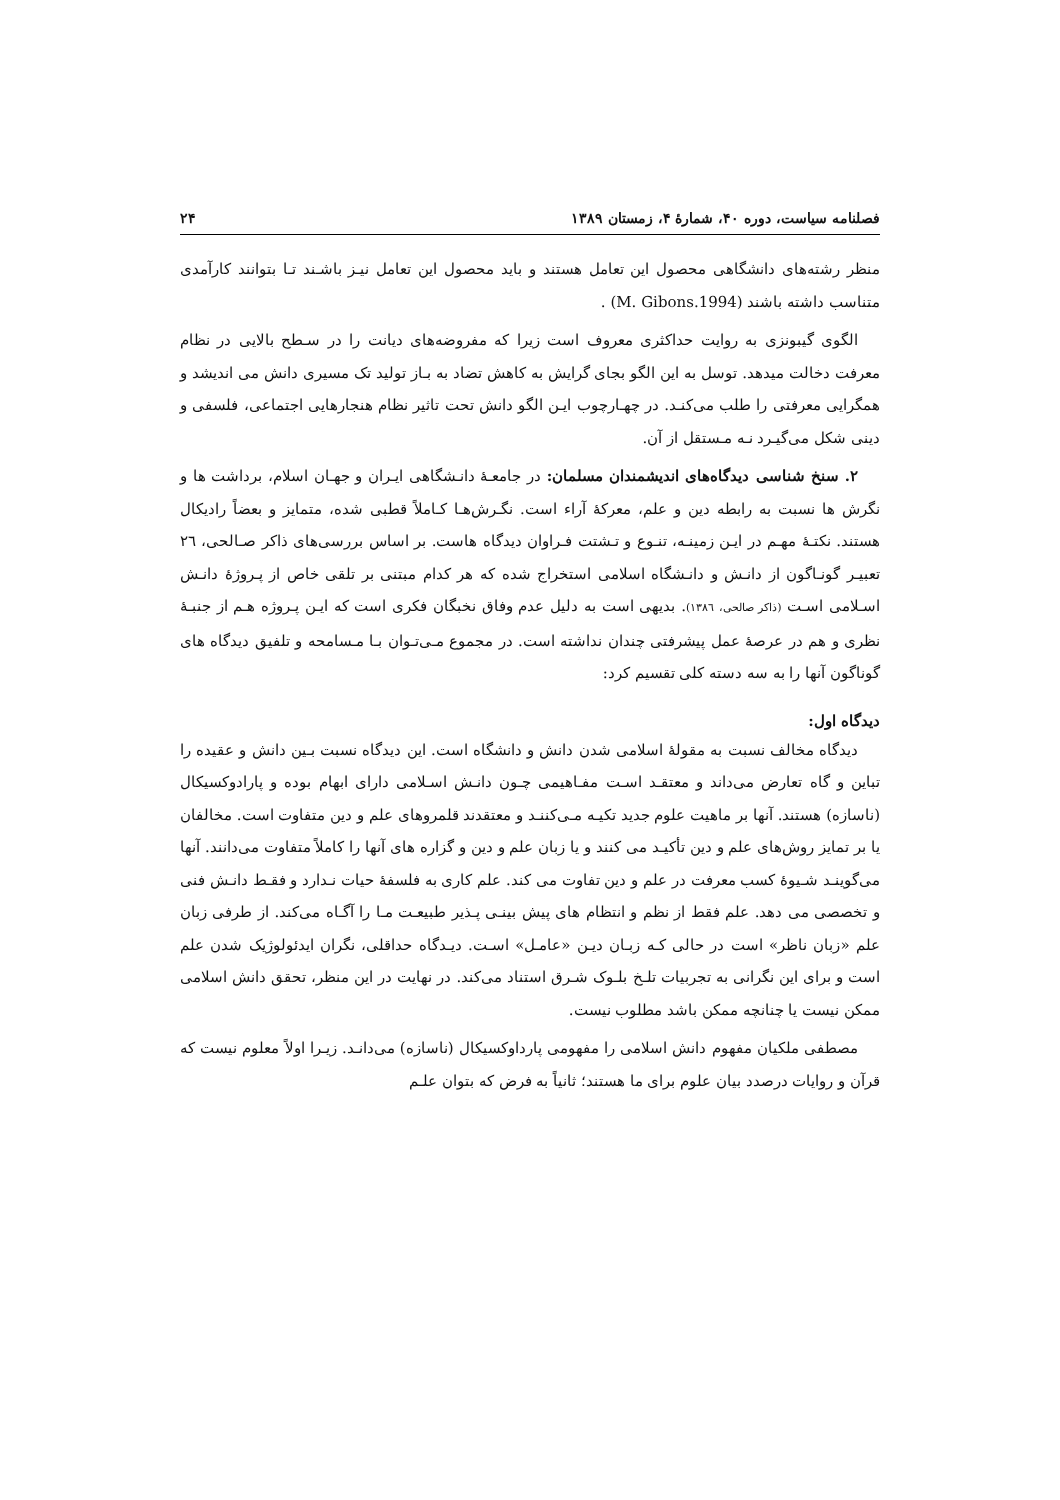فصلنامه سیاست، دوره ۴۰، شمارهٔ ۴، زمستان ۱۳۸۹ ۲۴
منظر رشته‌های دانشگاهی محصول این تعامل هستند و باید محصول این تعامل نیـز باشـند تـا بتوانند کارآمدی متناسب داشته باشند (M. Gibons.1994) .
الگوی گیبونزی به روایت حداکثری معروف است زیرا که مفروضه‌های دیانت را در سـطح بالایی در نظام معرفت دخالت میدهد. توسل به این الگو بجای گرایش به کاهش تضاد به بـاز تولید تک مسیری دانش می اندیشد و همگرایی معرفتی را طلب می‌کنـد. در چهـارچوب ایـن الگو دانش تحت تاثیر نظام هنجارهایی اجتماعی، فلسفی و دینی شکل می‌گیـرد نـه مـستقل از آن.
۲. سنخ شناسی دیدگاه‌های اندیشمندان مسلمان: در جامعـهٔ دانـشگاهی ایـران و جهـان اسلام، برداشت ها و نگرش ها نسبت به رابطه دین و علم، معرکهٔ آراء است. نگـرش‌هـا کـاملاً قطبی شده، متمایز و بعضاً رادیکال هستند. نکتـهٔ مهـم در ایـن زمینـه، تنـوع و تـشتت فـراوان دیدگاه هاست. بر اساس بررسی‌های ذاکر صـالحی، ٢٦ تعبیـر گونـاگون از دانـش و دانـشگاه اسلامی استخراج شده که هر کدام مبتنی بر تلقی خاص از پـروژهٔ دانـش اسـلامی اسـت (ذاکر صالحی، ١٣٨٦). بدیهی است به دلیل عدم وفاق نخبگان فکری است که ایـن پـروژه هـم از جنبـهٔ نظری و هم در عرصهٔ عمل پیشرفتی چندان نداشته است. در مجموع مـی‌تـوان بـا مـسامحه و تلفیق دیدگاه های گوناگون آنها را به سه دسته کلی تقسیم کرد:
دیدگاه اول:
دیدگاه مخالف نسبت به مقولهٔ اسلامی شدن دانش و دانشگاه است. این دیدگاه نسبت بـین دانش و عقیده را تباین و گاه تعارض می‌داند و معتقـد اسـت مفـاهیمی چـون دانـش اسـلامی دارای ابهام بوده و پارادوکسیکال (ناسازه) هستند. آنها بر ماهیت علوم جدید تکیـه مـی‌کننـد و معتقدند قلمروهای علم و دین متفاوت است. مخالفان یا بر تمایز روش‌های علم و دین تأکیـد می کنند و یا زبان علم و دین و گزاره های آنها را کاملاً متفاوت می‌دانند. آنها می‌گوینـد شـیوهٔ کسب معرفت در علم و دین تفاوت می کند. علم کاری به فلسفهٔ حیات نـدارد و فقـط دانـش فنی و تخصصی می دهد. علم فقط از نظم و انتظام های پیش بینـی پـذیر طبیعـت مـا را آگـاه می‌کند. از طرفی زبان علم «زبان ناظر» است در حالی کـه زبـان دیـن «عامـل» اسـت. دیـدگاه حداقلی، نگران ایدئولوژیک شدن علم است و برای این نگرانی به تجربیات تلـخ بلـوک شـرق استناد می‌کند. در نهایت در این منظر، تحقق دانش اسلامی ممکن نیست یا چنانچه ممکن باشد مطلوب نیست.
مصطفی ملکیان مفهوم دانش اسلامی را مفهومی پارداوکسیکال (ناسازه) می‌دانـد. زیـرا اولاً معلوم نیست که قرآن و روایات درصدد بیان علوم برای ما هستند؛ ثانیاً به فرض که بتوان علـم